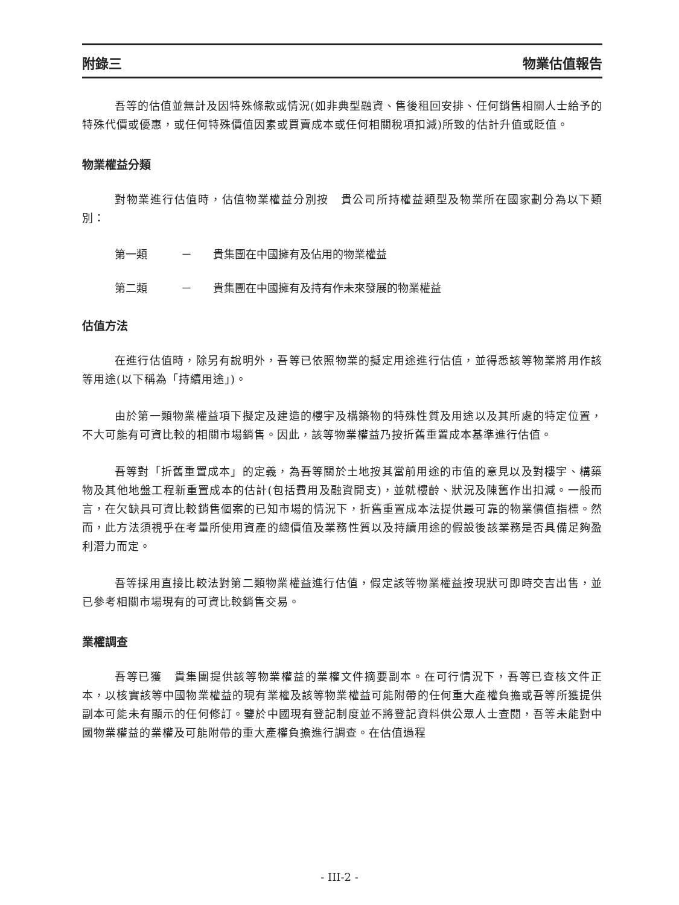附錄三 物業估值報告
吾等的估值並無計及因特殊條款或情況(如非典型融資、售後租回安排、任何銷售相關人士給予的特殊代價或優惠，或任何特殊價值因素或買賣成本或任何相關稅項扣減)所致的估計升值或貶值。
物業權益分類
對物業進行估值時，估值物業權益分別按　貴公司所持權益類型及物業所在國家劃分為以下類別：
第一類 － 貴集團在中國擁有及佔用的物業權益
第二類 － 貴集團在中國擁有及持有作未來發展的物業權益
估值方法
在進行估值時，除另有說明外，吾等已依照物業的擬定用途進行估值，並得悉該等物業將用作該等用途(以下稱為「持續用途」)。
由於第一類物業權益項下擬定及建造的樓宇及構築物的特殊性質及用途以及其所處的特定位置，不大可能有可資比較的相關市場銷售。因此，該等物業權益乃按折舊重置成本基準進行估值。
吾等對「折舊重置成本」的定義，為吾等關於土地按其當前用途的市值的意見以及對樓宇、構築物及其他地盤工程新重置成本的估計(包括費用及融資開支)，並就樓齡、狀況及陳舊作出扣減。一般而言，在欠缺具可資比較銷售個案的已知市場的情況下，折舊重置成本法提供最可靠的物業價值指標。然而，此方法須視乎在考量所使用資產的總價值及業務性質以及持續用途的假設後該業務是否具備足夠盈利潛力而定。
吾等採用直接比較法對第二類物業權益進行估值，假定該等物業權益按現狀可即時交吉出售，並已參考相關市場現有的可資比較銷售交易。
業權調查
吾等已獲　貴集團提供該等物業權益的業權文件摘要副本。在可行情況下，吾等已查核文件正本，以核實該等中國物業權益的現有業權及該等物業權益可能附帶的任何重大產權負擔或吾等所獲提供副本可能未有顯示的任何修訂。鑒於中國現有登記制度並不將登記資料供公眾人士查閱，吾等未能對中國物業權益的業權及可能附帶的重大產權負擔進行調查。在估值過程
- III-2 -